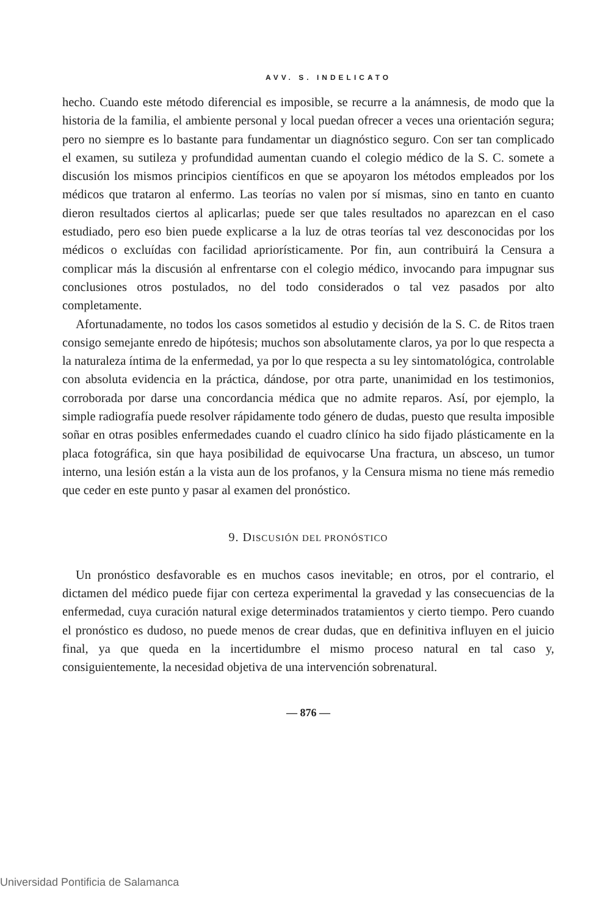AVV. S. INDELICATO
hecho. Cuando este método diferencial es imposible, se recurre a la anámnesis, de modo que la historia de la familia, el ambiente personal y local puedan ofrecer a veces una orientación segura; pero no siempre es lo bastante para fundamentar un diagnóstico seguro. Con ser tan complicado el examen, su sutileza y profundidad aumentan cuando el colegio médico de la S. C. somete a discusión los mismos principios científicos en que se apoyaron los métodos empleados por los médicos que trataron al enfermo. Las teorías no valen por sí mismas, sino en tanto en cuanto dieron resultados ciertos al aplicarlas; puede ser que tales resultados no aparezcan en el caso estudiado, pero eso bien puede explicarse a la luz de otras teorías tal vez desconocidas por los médicos o excluídas con facilidad apriorísticamente. Por fin, aun contribuirá la Censura a complicar más la discusión al enfrentarse con el colegio médico, invocando para impugnar sus conclusiones otros postulados, no del todo considerados o tal vez pasados por alto completamente.
Afortunadamente, no todos los casos sometidos al estudio y decisión de la S. C. de Ritos traen consigo semejante enredo de hipótesis; muchos son absolutamente claros, ya por lo que respecta a la naturaleza íntima de la enfermedad, ya por lo que respecta a su ley sintomatológica, controlable con absoluta evidencia en la práctica, dándose, por otra parte, unanimidad en los testimonios, corroborada por darse una concordancia médica que no admite reparos. Así, por ejemplo, la simple radiografía puede resolver rápidamente todo género de dudas, puesto que resulta imposible soñar en otras posibles enfermedades cuando el cuadro clínico ha sido fijado plásticamente en la placa fotográfica, sin que haya posibilidad de equivocarse Una fractura, un absceso, un tumor interno, una lesión están a la vista aun de los profanos, y la Censura misma no tiene más remedio que ceder en este punto y pasar al examen del pronóstico.
9. DISCUSIÓN DEL PRONÓSTICO
Un pronóstico desfavorable es en muchos casos inevitable; en otros, por el contrario, el dictamen del médico puede fijar con certeza experimental la gravedad y las consecuencias de la enfermedad, cuya curación natural exige determinados tratamientos y cierto tiempo. Pero cuando el pronóstico es dudoso, no puede menos de crear dudas, que en definitiva influyen en el juicio final, ya que queda en la incertidumbre el mismo proceso natural en tal caso y, consiguientemente, la necesidad objetiva de una intervención sobrenatural.
— 876 —
Universidad Pontificia de Salamanca